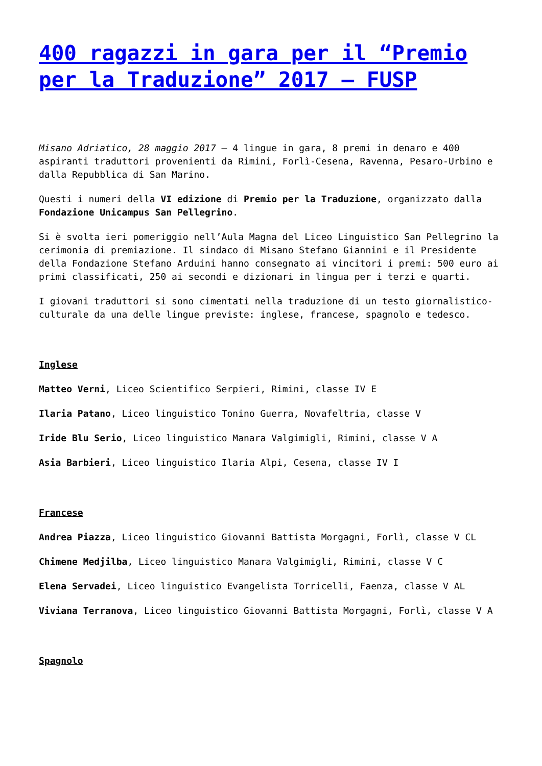400 ragazzi in gara per il “Premio per la Traduzione” 2017 – FUSP
Misano Adriatico, 28 maggio 2017 – 4 lingue in gara, 8 premi in denaro e 400 aspiranti traduttori provenienti da Rimini, Forlì-Cesena, Ravenna, Pesaro-Urbino e dalla Repubblica di San Marino.
Questi i numeri della VI edizione di Premio per la Traduzione, organizzato dalla Fondazione Unicampus San Pellegrino.
Si è svolta ieri pomeriggio nell’Aula Magna del Liceo Linguistico San Pellegrino la cerimonia di premiazione. Il sindaco di Misano Stefano Giannini e il Presidente della Fondazione Stefano Arduini hanno consegnato ai vincitori i premi: 500 euro ai primi classificati, 250 ai secondi e dizionari in lingua per i terzi e quarti.
I giovani traduttori si sono cimentati nella traduzione di un testo giornalistico-culturale da una delle lingue previste: inglese, francese, spagnolo e tedesco.
Inglese
Matteo Verni, Liceo Scientifico Serpieri, Rimini, classe IV E
Ilaria Patano, Liceo linguistico Tonino Guerra, Novafeltria, classe V
Iride Blu Serio, Liceo linguistico Manara Valgimigli, Rimini, classe V A
Asia Barbieri, Liceo linguistico Ilaria Alpi, Cesena, classe IV I
Francese
Andrea Piazza, Liceo linguistico Giovanni Battista Morgagni, Forlì, classe V CL
Chimene Medjilba, Liceo linguistico Manara Valgimigli, Rimini, classe V C
Elena Servadei, Liceo linguistico Evangelista Torricelli, Faenza, classe V AL
Viviana Terranova, Liceo linguistico Giovanni Battista Morgagni, Forlì, classe V A
Spagnolo